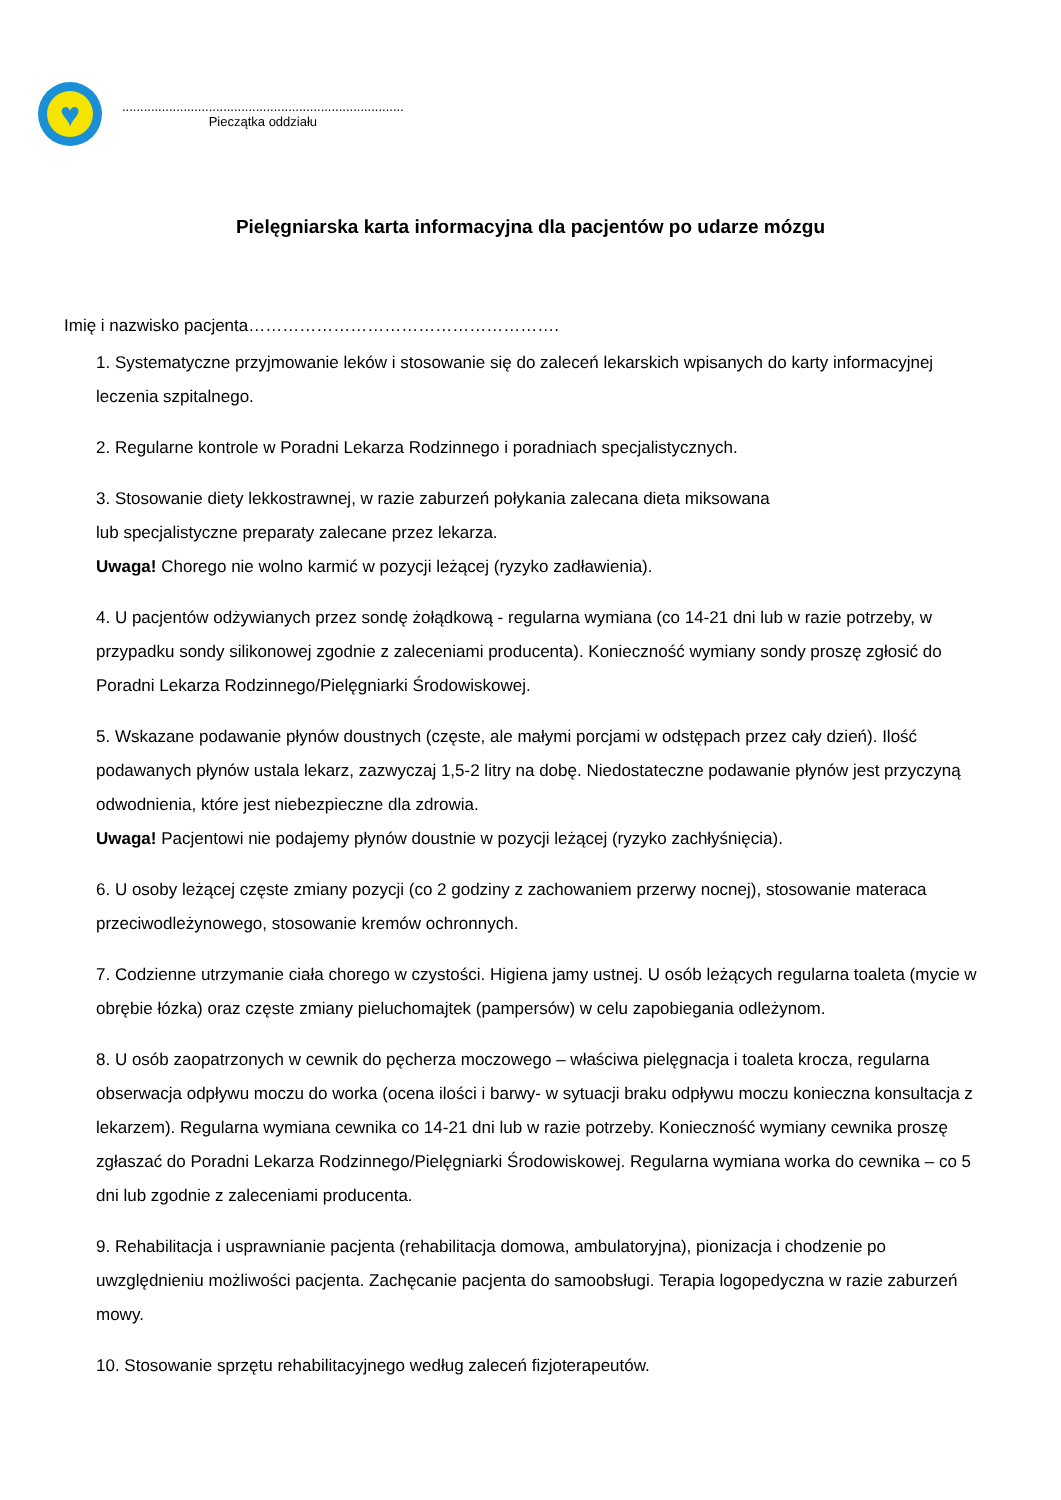♥
..............................................................................
Pieczątka oddziału
Pielęgniarska karta informacyjna dla pacjentów po udarze mózgu
Imię i nazwisko pacjenta……………………………………………….
1. Systematyczne przyjmowanie leków i stosowanie się do zaleceń lekarskich wpisanych do karty informacyjnej leczenia szpitalnego.
2. Regularne kontrole w Poradni Lekarza Rodzinnego i poradniach specjalistycznych.
3. Stosowanie diety lekkostrawnej, w razie zaburzeń połykania zalecana dieta miksowana
lub specjalistyczne preparaty zalecane przez lekarza.
Uwaga! Chorego nie wolno karmić w pozycji leżącej (ryzyko zadławienia).
4. U pacjentów odżywianych przez sondę żołądkową - regularna wymiana (co 14-21 dni lub w razie potrzeby, w przypadku sondy silikonowej zgodnie z zaleceniami producenta). Konieczność wymiany sondy proszę zgłosić do Poradni Lekarza Rodzinnego/Pielęgniarki Środowiskowej.
5. Wskazane podawanie płynów doustnych (częste, ale małymi porcjami w odstępach przez cały dzień). Ilość podawanych płynów ustala lekarz, zazwyczaj 1,5-2 litry na dobę. Niedostateczne podawanie płynów jest przyczyną odwodnienia, które jest niebezpieczne dla zdrowia.
Uwaga! Pacjentowi nie podajemy płynów doustnie w pozycji leżącej (ryzyko zachłyśnięcia).
6. U osoby leżącej częste zmiany pozycji (co 2 godziny z zachowaniem przerwy nocnej), stosowanie materaca przeciwodleżynowego, stosowanie kremów ochronnych.
7. Codzienne utrzymanie ciała chorego w czystości. Higiena jamy ustnej. U osób leżących regularna toaleta (mycie w obrębie łózka) oraz częste zmiany pieluchomajtek (pampersów) w celu zapobiegania odleżynom.
8. U osób zaopatrzonych w cewnik do pęcherza moczowego – właściwa pielęgnacja i toaleta krocza, regularna obserwacja odpływu moczu do worka (ocena ilości i barwy- w sytuacji braku odpływu moczu konieczna konsultacja z lekarzem). Regularna wymiana cewnika co 14-21 dni lub w razie potrzeby. Konieczność wymiany cewnika proszę zgłaszać do Poradni Lekarza Rodzinnego/Pielęgniarki Środowiskowej. Regularna wymiana worka do cewnika – co 5 dni lub zgodnie z zaleceniami producenta.
9. Rehabilitacja i usprawnianie pacjenta (rehabilitacja domowa, ambulatoryjna), pionizacja i chodzenie po uwzględnieniu możliwości pacjenta. Zachęcanie pacjenta do samoobsługi. Terapia logopedyczna w razie zaburzeń mowy.
10. Stosowanie sprzętu rehabilitacyjnego według zaleceń fizjoterapeutów.